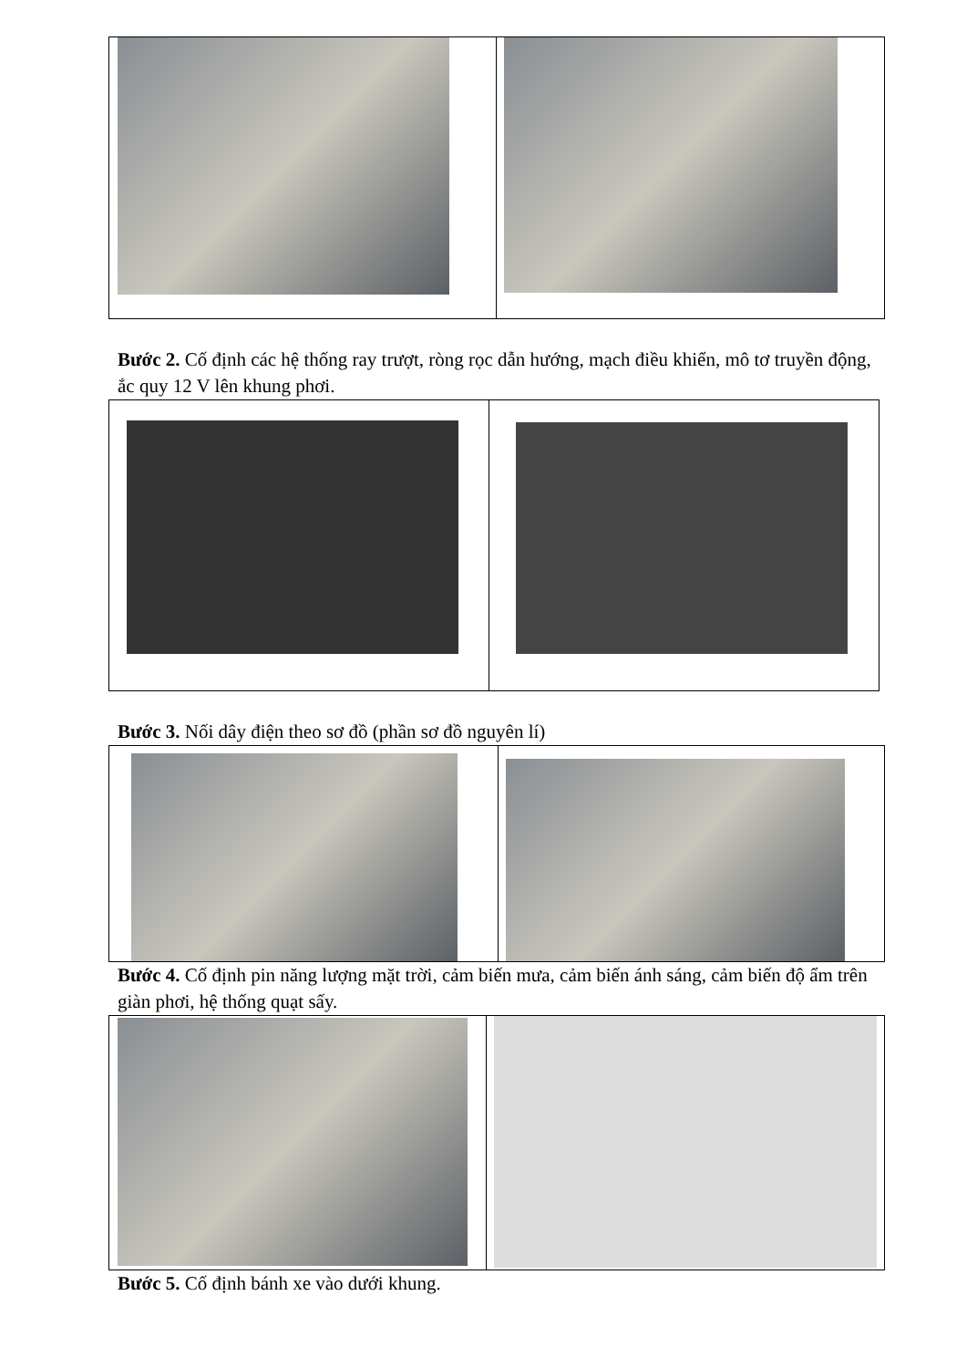Bước 2. Cố định các hệ thống ray trượt, ròng rọc dẫn hướng, mạch điều khiển, mô tơ truyền động, ắc quy 12 V lên khung phơi.
Bước 3. Nối dây điện theo sơ đồ (phần sơ đồ nguyên lí)
Bước 4. Cố định pin năng lượng mặt trời, cảm biến mưa, cảm biến ánh sáng, cảm biến độ ẩm trên giàn phơi, hệ thống quạt sấy.
Bước 5. Cố định bánh xe vào dưới khung.